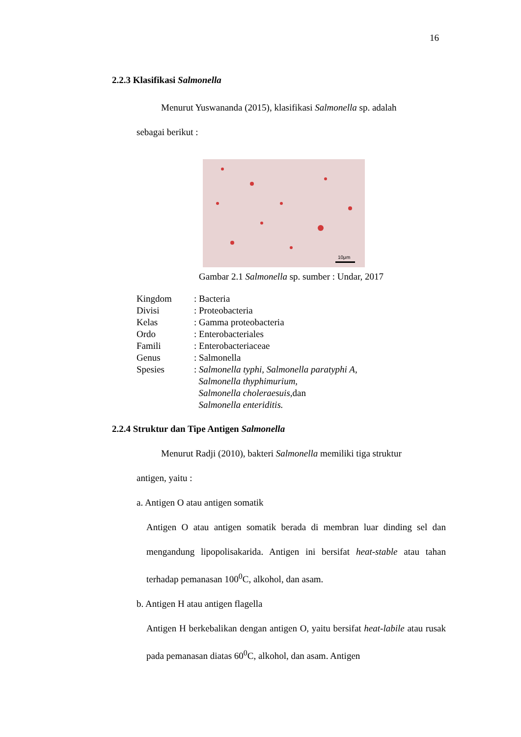16
2.2.3 Klasifikasi Salmonella
Menurut Yuswananda (2015), klasifikasi Salmonella sp. adalah
sebagai berikut :
10μm
Gambar 2.1 Salmonella sp. sumber : Undar, 2017
| Kingdom | : Bacteria |
| Divisi | : Proteobacteria |
| Kelas | : Gamma proteobacteria |
| Ordo | : Enterobacteriales |
| Famili | : Enterobacteriaceae |
| Genus | : Salmonella |
| Spesies | : Salmonella typhi, Salmonella paratyphi A, Salmonella thyphimurium, Salmonella choleraesuis, dan Salmonella enteriditis. |
2.2.4 Struktur dan Tipe Antigen Salmonella
Menurut Radji (2010), bakteri Salmonella memiliki tiga struktur
antigen, yaitu :
a. Antigen O atau antigen somatik
Antigen O atau antigen somatik berada di membran luar dinding sel dan mengandung lipopolisakarida. Antigen ini bersifat heat-stable atau tahan terhadap pemanasan 100<sup>0</sup>C, alkohol, dan asam.
b. Antigen H atau antigen flagella
Antigen H berkebalikan dengan antigen O, yaitu bersifat heat-labile atau rusak pada pemanasan diatas 60<sup>0</sup>C, alkohol, dan asam. Antigen